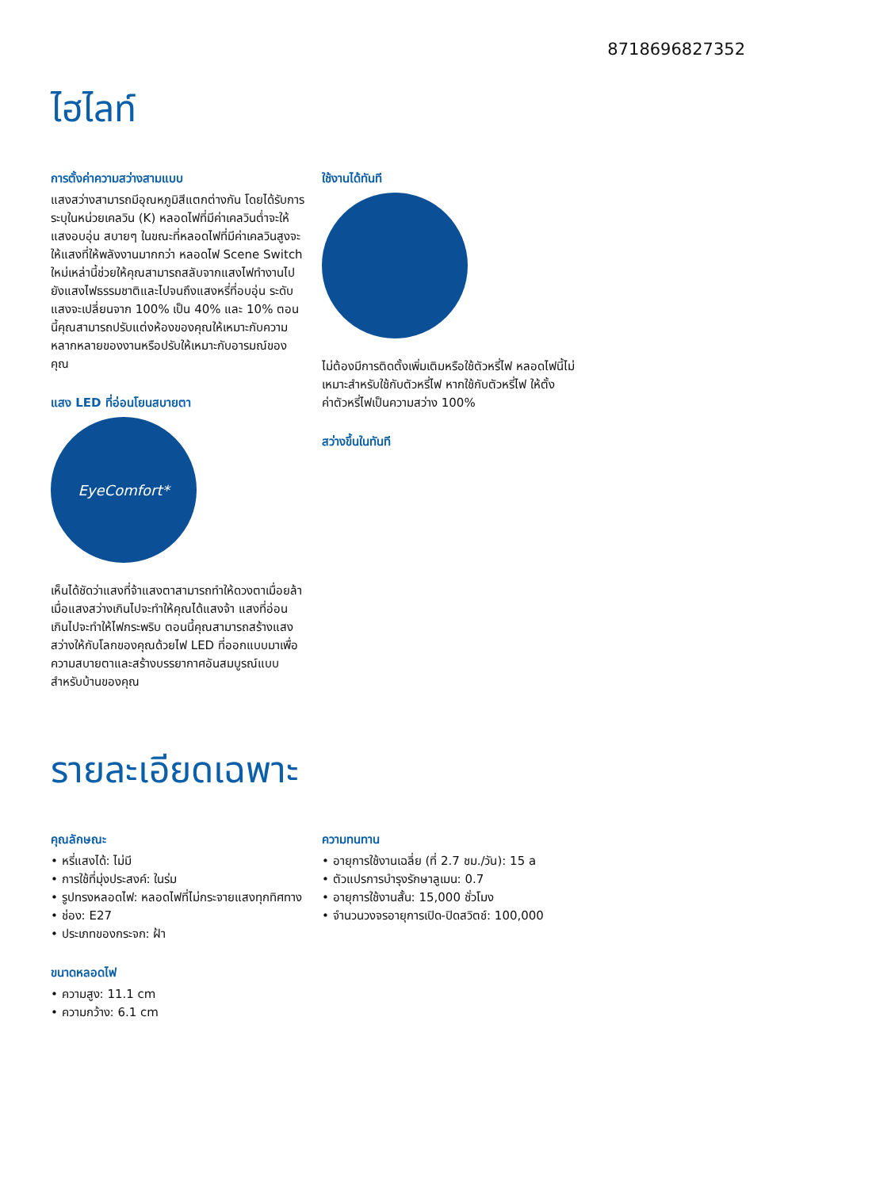8718696827352
ไฮไลท์
การตั้งค่าความสว่างสามแบบ
แสงสว่างสามารถมีอุณหภูมิสีแตกต่างกัน โดยได้รับการระบุในหน่วยเคลวิน (K) หลอดไฟที่มีค่าเคลวินต่ำจะให้แสงอบอุ่น สบายๆ ในขณะที่หลอดไฟที่มีค่าเคลวินสูงจะให้แสงที่ให้พลังงานมากกว่า หลอดไฟ Scene Switch ใหม่เหล่านี้ช่วยให้คุณสามารถสลับจากแสงไฟทำงานไปยังแสงไฟธรรมชาติและไปจนถึงแสงหรี่ที่อบอุ่น ระดับแสงจะเปลี่ยนจาก 100% เป็น 40% และ 10% ตอนนี้คุณสามารถปรับแต่งห้องของคุณให้เหมาะกับความหลากหลายของงานหรือปรับให้เหมาะกับอารมณ์ของคุณ
แสง LED ที่อ่อนโยนสบายตา
EyeComfort*
เห็นได้ชัดว่าแสงที่จ้าแสงตาสามารถทำให้ดวงตาเมื่อยล้า เมื่อแสงสว่างเกินไปจะทำให้คุณได้แสงจ้า แสงที่อ่อนเกินไปจะทำให้ไฟกระพริบ ตอนนี้คุณสามารถสร้างแสงสว่างให้กับโลกของคุณด้วยไฟ LED ที่ออกแบบมาเพื่อความสบายตาและสร้างบรรยากาศอันสมบูรณ์แบบสำหรับบ้านของคุณ
ใช้งานได้ทันที
ไม่ต้องมีการติดตั้งเพิ่มเติมหรือใช้ตัวหรี่ไฟ หลอดไฟนี้ไม่เหมาะสำหรับใช้กับตัวหรี่ไฟ หากใช้กับตัวหรี่ไฟ ให้ตั้งค่าตัวหรี่ไฟเป็นความสว่าง 100%
สว่างขึ้นในทันที
รายละเอียดเฉพาะ
คุณลักษณะ
• หรี่แสงได้: ไม่มี
• การใช้ที่มุ่งประสงค์: ในร่ม
• รูปทรงหลอดไฟ: หลอดไฟที่ไม่กระจายแสงทุกทิศทาง
• ช่อง: E27
• ประเภทของกระจก: ฝ้า
ขนาดหลอดไฟ
• ความสูง: 11.1 cm
• ความกว้าง: 6.1 cm
ความทนทาน
• อายุการใช้งานเฉลี่ย (ที่ 2.7 ชม./วัน): 15 a
• ตัวแปรการบำรุงรักษาลูเมน: 0.7
• อายุการใช้งานสั้น: 15,000 ชั่วโมง
• จำนวนวงจรอายุการเปิด-ปิดสวิตช์: 100,000